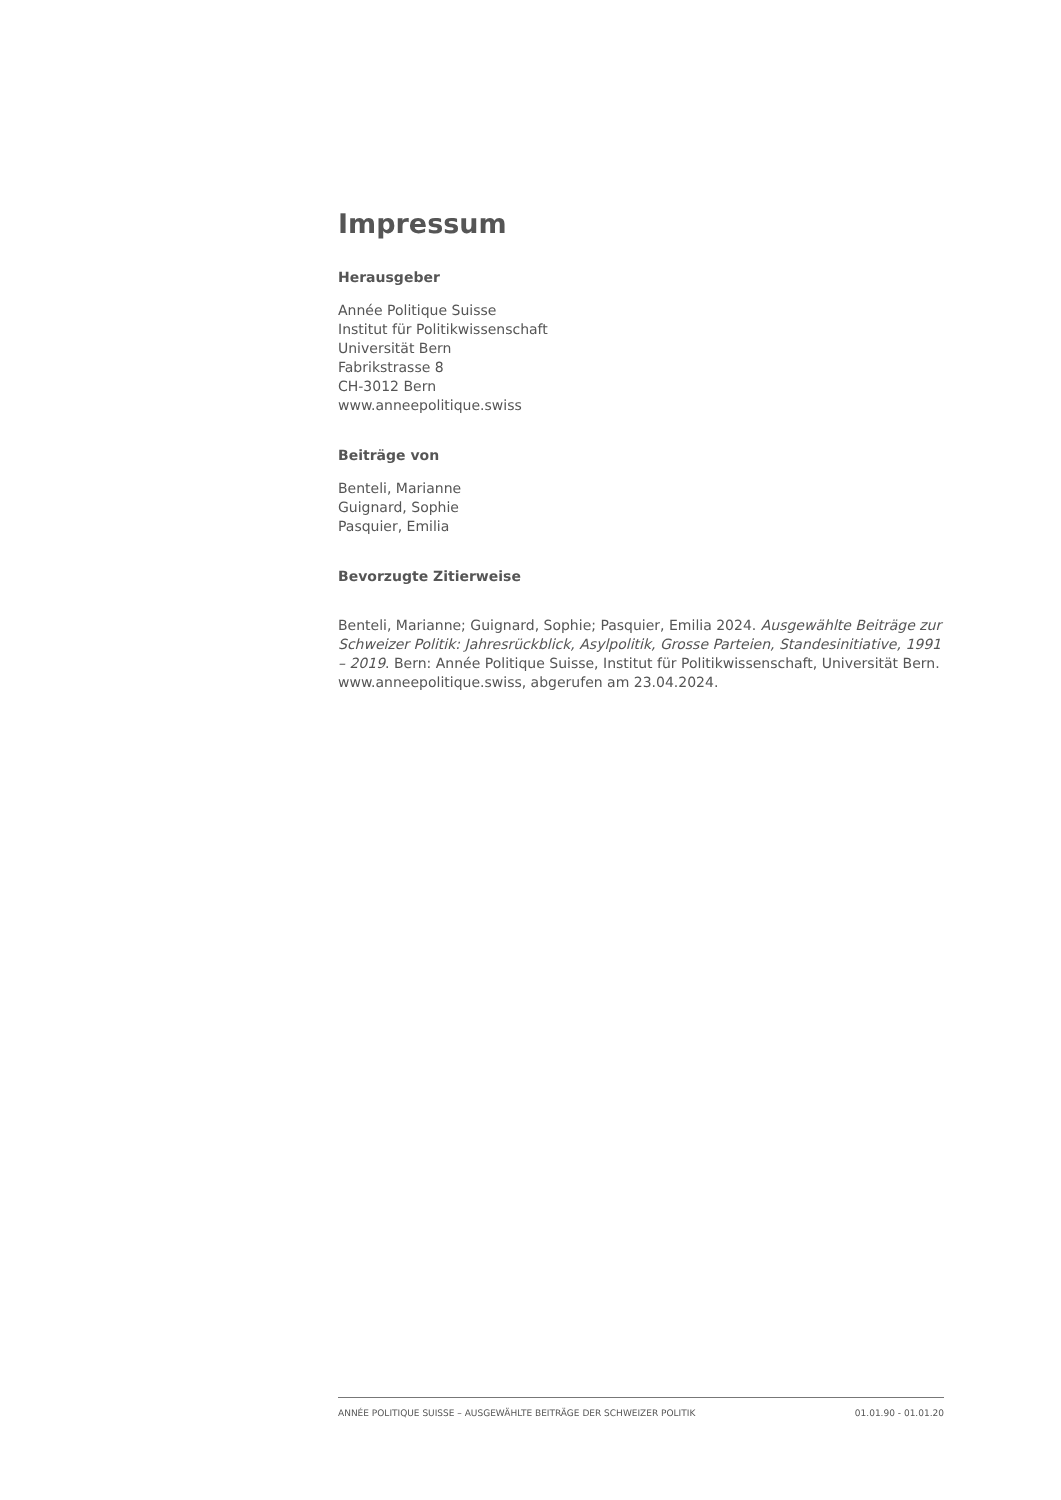Impressum
Herausgeber
Année Politique Suisse
Institut für Politikwissenschaft
Universität Bern
Fabrikstrasse 8
CH-3012 Bern
www.anneepolitique.swiss
Beiträge von
Benteli, Marianne
Guignard, Sophie
Pasquier, Emilia
Bevorzugte Zitierweise
Benteli, Marianne; Guignard, Sophie; Pasquier, Emilia 2024. Ausgewählte Beiträge zur Schweizer Politik: Jahresrückblick, Asylpolitik, Grosse Parteien, Standesinitiative, 1991 – 2019. Bern: Année Politique Suisse, Institut für Politikwissenschaft, Universität Bern. www.anneepolitique.swiss, abgerufen am 23.04.2024.
ANNÉE POLITIQUE SUISSE – AUSGEWÄHLTE BEITRÄGE DER SCHWEIZER POLITIK 01.01.90 - 01.01.20